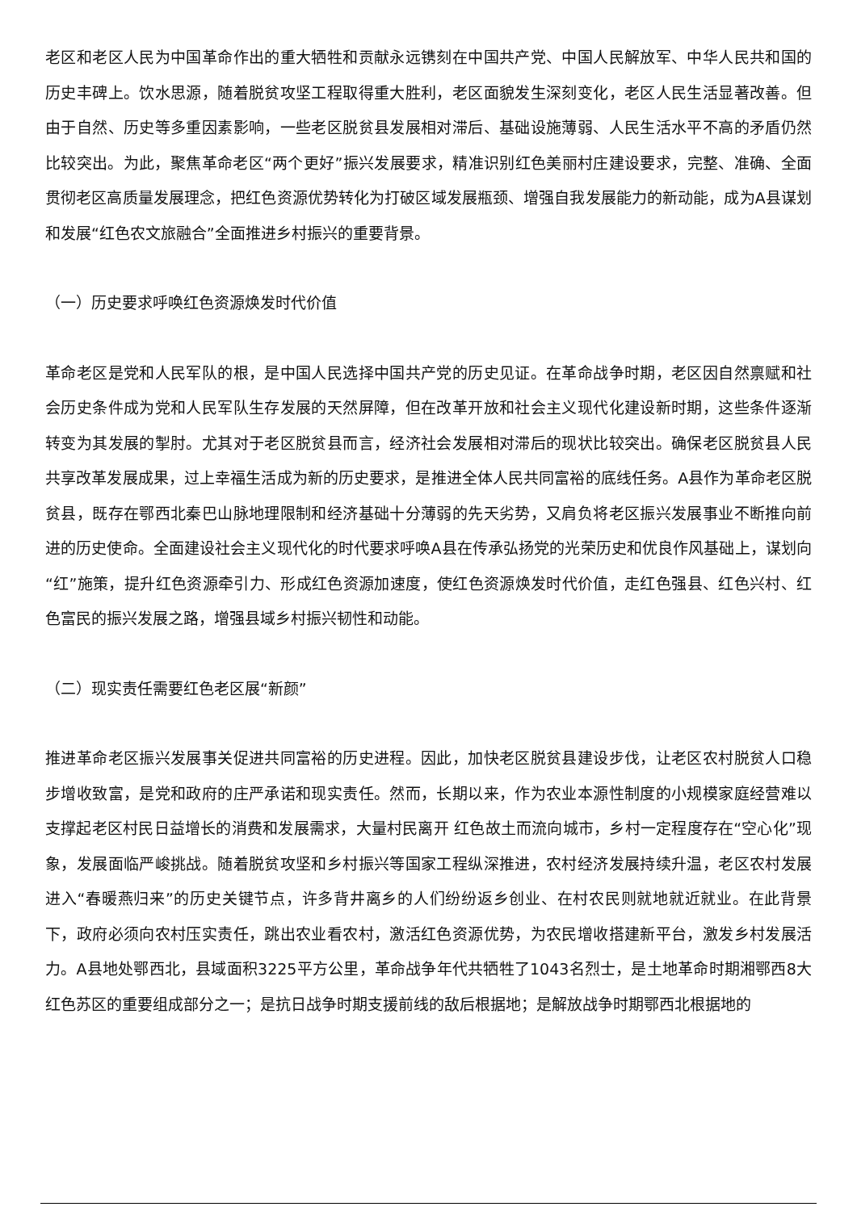老区和老区人民为中国革命作出的重大牺牲和贡献永远镌刻在中国共产党、中国人民解放军、中华人民共和国的历史丰碑上。饮水思源，随着脱贫攻坚工程取得重大胜利，老区面貌发生深刻变化，老区人民生活显著改善。但由于自然、历史等多重因素影响，一些老区脱贫县发展相对滞后、基础设施薄弱、人民生活水平不高的矛盾仍然比较突出。为此，聚焦革命老区“两个更好”振兴发展要求，精准识别红色美丽村庄建设要求，完整、准确、全面贯彻老区高质量发展理念，把红色资源优势转化为打破区域发展瓶颈、增强自我发展能力的新动能，成为A县谋划和发展“红色农文旅融合”全面推进乡村振兴的重要背景。
（一）历史要求呼唤红色资源焕发时代价值
革命老区是党和人民军队的根，是中国人民选择中国共产党的历史见证。在革命战争时期，老区因自然禀赋和社会历史条件成为党和人民军队生存发展的天然屏障，但在改革开放和社会主义现代化建设新时期，这些条件逐渐转变为其发展的掣肘。尤其对于老区脱贫县而言，经济社会发展相对滞后的现状比较突出。确保老区脱贫县人民共享改革发展成果，过上幸福生活成为新的历史要求，是推进全体人民共同富裕的底线任务。A县作为革命老区脱贫县，既存在鄂西北秦巴山脉地理限制和经济基础十分薄弱的先天劣势，又肩负将老区振兴发展事业不断推向前进的历史使命。全面建设社会主义现代化的时代要求呼唤A县在传承弘扬党的光荣历史和优良作风基础上，谋划向“红”施策，提升红色资源牵引力、形成红色资源加速度，使红色资源焕发时代价值，走红色强县、红色兴村、红色富民的振兴发展之路，增强县域乡村振兴韧性和动能。
（二）现实责任需要红色老区展“新颜”
推进革命老区振兴发展事关促进共同富裕的历史进程。因此，加快老区脱贫县建设步伐，让老区农村脱贫人口稳步增收致富，是党和政府的庄严承诺和现实责任。然而，长期以来，作为农业本源性制度的小规模家庭经营难以支撑起老区村民日益增长的消费和发展需求，大量村民离开 红色故土而流向城市，乡村一定程度存在“空心化”现象，发展面临严峻挑战。随着脱贫攻坚和乡村振兴等国家工程纵深推进，农村经济发展持续升温，老区农村发展进入“春暖燕归来”的历史关键节点，许多背井离乡的人们纷纷返乡创业、在村农民则就地就近就业。在此背景下，政府必须向农村压实责任，跳出农业看农村，激活红色资源优势，为农民增收搭建新平台，激发乡村发展活力。A县地处鄂西北，县域面积3225平方公里，革命战争年代共牺牲了1043名烈士，是土地革命时期湘鄂西8大红色苏区的重要组成部分之一；是抗日战争时期支援前线的敌后根据地；是解放战争时期鄂西北根据地的